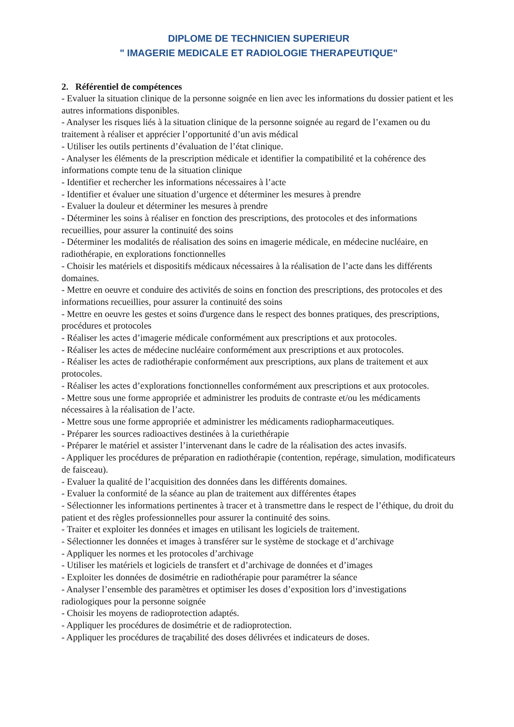DIPLOME DE TECHNICIEN SUPERIEUR
" IMAGERIE MEDICALE ET RADIOLOGIE THERAPEUTIQUE"
2. Référentiel de compétences
- Evaluer la situation clinique de la personne soignée en lien avec les informations du dossier patient et les autres informations disponibles.
- Analyser les risques liés à la situation clinique de la personne soignée au regard de l’examen ou du traitement à réaliser et apprécier l’opportunité d’un avis médical
- Utiliser les outils pertinents d’évaluation de l’état clinique.
- Analyser les éléments de la prescription médicale et identifier la compatibilité et la cohérence des informations compte tenu de la situation clinique
- Identifier et rechercher les informations nécessaires à l’acte
- Identifier et évaluer une situation d’urgence et déterminer les mesures à prendre
- Evaluer la douleur et déterminer les mesures à prendre
- Déterminer les soins à réaliser en fonction des prescriptions, des protocoles et des informations recueillies, pour assurer la continuité des soins
- Déterminer les modalités de réalisation des soins en imagerie médicale, en médecine nucléaire, en radiothérapie, en explorations fonctionnelles
- Choisir les matériels et dispositifs médicaux nécessaires à la réalisation de l’acte dans les différents domaines.
- Mettre en oeuvre et conduire des activités de soins en fonction des prescriptions, des protocoles et des informations recueillies, pour assurer la continuité des soins
- Mettre en oeuvre les gestes et soins d'urgence dans le respect des bonnes pratiques, des prescriptions, procédures et protocoles
- Réaliser les actes d’imagerie médicale conformément aux prescriptions et aux protocoles.
- Réaliser les actes de médecine nucléaire conformément aux prescriptions et aux protocoles.
- Réaliser les actes de radiothérapie conformément aux prescriptions, aux plans de traitement et aux protocoles.
- Réaliser les actes d’explorations fonctionnelles conformément aux prescriptions et aux protocoles.
- Mettre sous une forme appropriée et administrer les produits de contraste et/ou les médicaments nécessaires à la réalisation de l’acte.
- Mettre sous une forme appropriée et administrer les médicaments radiopharmaceutiques.
- Préparer les sources radioactives destinées à la curiethérapie
- Préparer le matériel et assister l’intervenant dans le cadre de la réalisation des actes invasifs.
- Appliquer les procédures de préparation en radiothérapie (contention, repérage, simulation, modificateurs de faisceau).
- Evaluer la qualité de l’acquisition des données dans les différents domaines.
- Evaluer la conformité de la séance au plan de traitement aux différentes étapes
- Sélectionner les informations pertinentes à tracer et à transmettre dans le respect de l’éthique, du droit du patient et des règles professionnelles pour assurer la continuité des soins.
- Traiter et exploiter les données et images en utilisant les logiciels de traitement.
- Sélectionner les données et images à transférer sur le système de stockage et d’archivage
- Appliquer les normes et les protocoles d’archivage
- Utiliser les matériels et logiciels de transfert et d’archivage de données et d’images
- Exploiter les données de dosimétrie en radiothérapie pour paramétrer la séance
- Analyser l’ensemble des paramètres et optimiser les doses d’exposition lors d’investigations radiologiques pour la personne soignée
- Choisir les moyens de radioprotection adaptés.
- Appliquer les procédures de dosimétrie et de radioprotection.
- Appliquer les procédures de traçabilité des doses délivrées et indicateurs de doses.